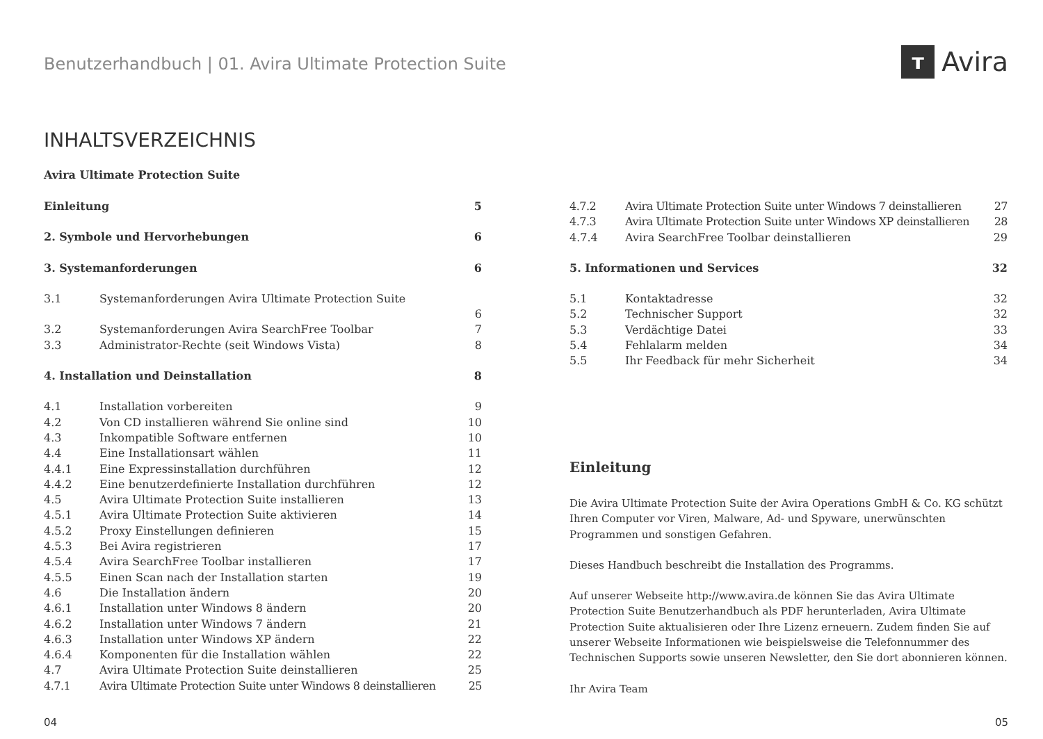Benutzerhandbuch | 01. Avira Ultimate Protection Suite
ᴛ Avira
INHALTSVERZEICHNIS
Avira Ultimate Protection Suite
Einleitung 5
2. Symbole und Hervorhebungen 6
3. Systemanforderungen 6
3.1 Systemanforderungen Avira Ultimate Protection Suite
6
3.2 Systemanforderungen Avira SearchFree Toolbar 7
3.3 Administrator-Rechte (seit Windows Vista) 8
4. Installation und Deinstallation 8
4.1 Installation vorbereiten 9
4.2 Von CD installieren während Sie online sind 10
4.3 Inkompatible Software entfernen 10
4.4 Eine Installationsart wählen 11
4.4.1 Eine Expressinstallation durchführen 12
4.4.2 Eine benutzerdefinierte Installation durchführen 12
4.5 Avira Ultimate Protection Suite installieren 13
4.5.1 Avira Ultimate Protection Suite aktivieren 14
4.5.2 Proxy Einstellungen definieren 15
4.5.3 Bei Avira registrieren 17
4.5.4 Avira SearchFree Toolbar installieren 17
4.5.5 Einen Scan nach der Installation starten 19
4.6 Die Installation ändern 20
4.6.1 Installation unter Windows 8 ändern 20
4.6.2 Installation unter Windows 7 ändern 21
4.6.3 Installation unter Windows XP ändern 22
4.6.4 Komponenten für die Installation wählen 22
4.7 Avira Ultimate Protection Suite deinstallieren 25
4.7.1 Avira Ultimate Protection Suite unter Windows 8 deinstallieren 25
4.7.2 Avira Ultimate Protection Suite unter Windows 7 deinstallieren 27
4.7.3 Avira Ultimate Protection Suite unter Windows XP deinstallieren 28
4.7.4 Avira SearchFree Toolbar deinstallieren 29
5. Informationen und Services 32
5.1 Kontaktadresse 32
5.2 Technischer Support 32
5.3 Verdächtige Datei 33
5.4 Fehlalarm melden 34
5.5 Ihr Feedback für mehr Sicherheit 34
Einleitung
Die Avira Ultimate Protection Suite der Avira Operations GmbH & Co. KG schützt Ihren Computer vor Viren, Malware, Ad- und Spyware, unerwünschten Programmen und sonstigen Gefahren.
Dieses Handbuch beschreibt die Installation des Programms.
Auf unserer Webseite http://www.avira.de können Sie das Avira Ultimate Protection Suite Benutzerhandbuch als PDF herunterladen, Avira Ultimate Protection Suite aktualisieren oder Ihre Lizenz erneuern. Zudem finden Sie auf unserer Webseite Informationen wie beispielsweise die Telefonnummer des Technischen Supports sowie unseren Newsletter, den Sie dort abonnieren können.
Ihr Avira Team
04 05